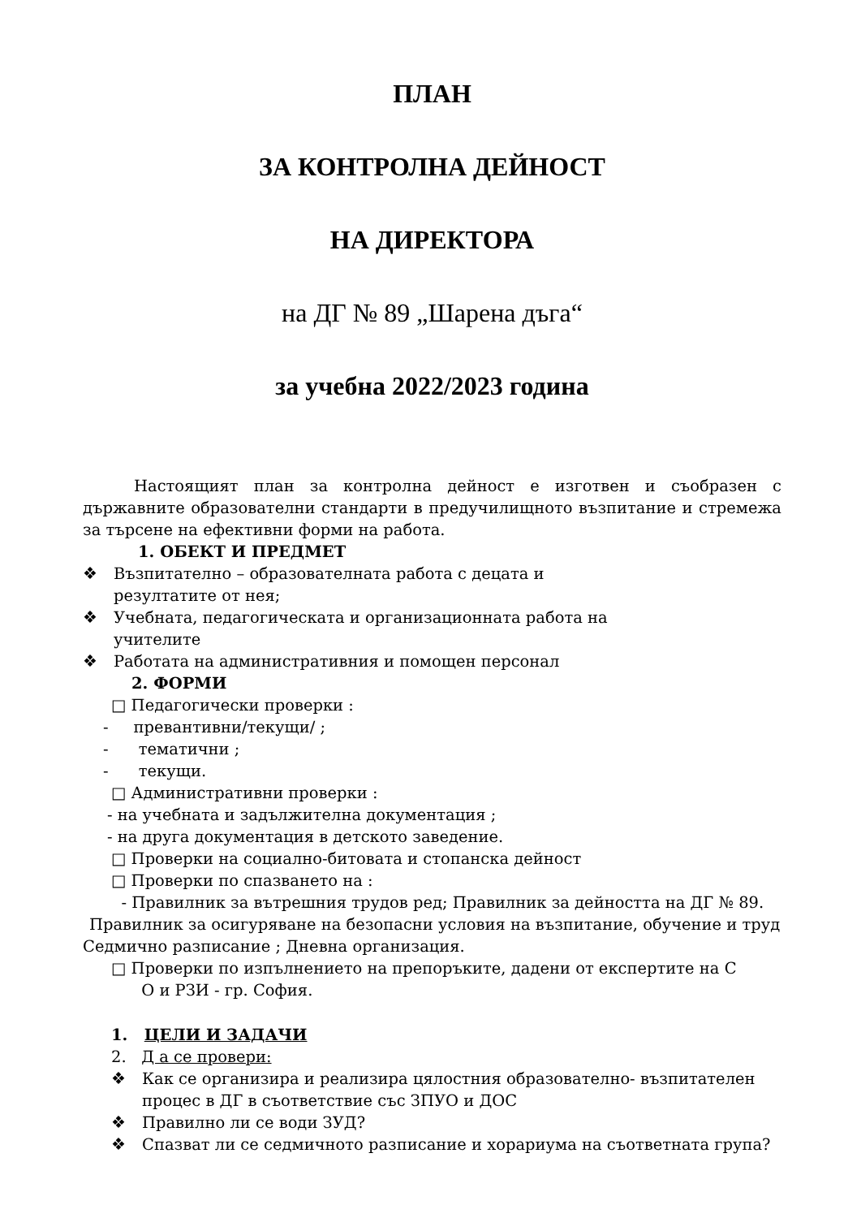ПЛАН
ЗА КОНТРОЛНА ДЕЙНОСТ
НА ДИРЕКТОРА
на ДГ № 89 „Шарена дъга“
за учебна 2022/2023 година
Настоящият план за контролна дейност е изготвен и съобразен с държавните образователни стандарти в предучилищното възпитание и стремежа за търсене на ефективни форми на работа.
1. ОБЕКТ И ПРЕДМЕТ
❖ Възпитателно – образователната работа с децата и резултатите от нея;
❖ Учебната, педагогическата и организационната работа на учителите
❖ Работата на административния и помощен персонал
2. ФОРМИ
□ Педагогически проверки :
- превантивни/текущи/ ;
- тематични ;
- текущи.
□ Административни проверки :
- на учебната и задължителна документация ;
- на друга документация в детското заведение.
□ Проверки на социално-битовата и стопанска дейност
□ Проверки по спазването на :
- Правилник за вътрешния трудов ред; Правилник за дейността на ДГ № 89.
Правилник за осигуряване на безопасни условия на възпитание, обучение и труд
Седмично разписание ; Дневна организация.
□ Проверки по изпълнението на препоръките, дадени от експертите на С
О и РЗИ - гр. София.
1. ЦЕЛИ И ЗАДАЧИ
2. Д а се провери:
❖ Как се организира и реализира цялостния образователно- възпитателен процес в ДГ в съответствие със ЗПУО и ДОС
❖ Правилно ли се води ЗУД?
❖ Спазват ли се седмичното разписание и хорариума на съответната група?